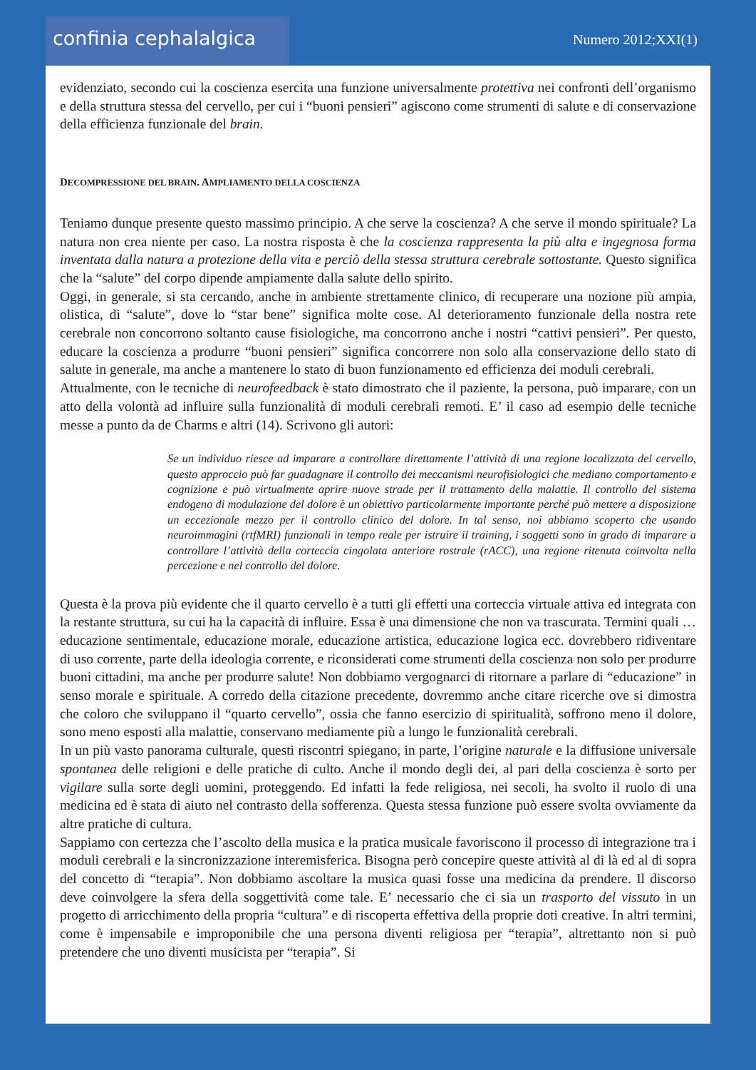confinia cephalalgica
Numero 2012;XXI(1)
evidenziato, secondo cui la coscienza esercita una funzione universalmente protettiva nei confronti dell’organismo e della struttura stessa del cervello, per cui i “buoni pensieri” agiscono come strumenti di salute e di conservazione della efficienza funzionale del brain.
DECOMPRESSIONE DEL BRAIN. AMPLIAMENTO DELLA COSCIENZA
Teniamo dunque presente questo massimo principio. A che serve la coscienza? A che serve il mondo spirituale? La natura non crea niente per caso. La nostra risposta è che la coscienza rappresenta la più alta e ingegnosa forma inventata dalla natura a protezione della vita e perciò della stessa struttura cerebrale sottostante. Questo significa che la “salute” del corpo dipende ampiamente dalla salute dello spirito.
Oggi, in generale, si sta cercando, anche in ambiente strettamente clinico, di recuperare una nozione più ampia, olistica, di “salute”, dove lo “star bene” significa molte cose. Al deterioramento funzionale della nostra rete cerebrale non concorrono soltanto cause fisiologiche, ma concorrono anche i nostri “cattivi pensieri”. Per questo, educare la coscienza a produrre “buoni pensieri” significa concorrere non solo alla conservazione dello stato di salute in generale, ma anche a mantenere lo stato di buon funzionamento ed efficienza dei moduli cerebrali.
Attualmente, con le tecniche di neurofeedback è stato dimostrato che il paziente, la persona, può imparare, con un atto della volontà ad influire sulla funzionalità di moduli cerebrali remoti. E’ il caso ad esempio delle tecniche messe a punto da de Charms e altri (14). Scrivono gli autori:
Se un individuo riesce ad imparare a controllare direttamente l’attività di una regione localizzata del cervello, questo approccio può far guadagnare il controllo dei meccanismi neurofisiologici che mediano comportamento e cognizione e può virtualmente aprire nuove strade per il trattamento della malattie. Il controllo del sistema endogeno di modulazione del dolore è un obiettivo particolarmente importante perché può mettere a disposizione un eccezionale mezzo per il controllo clinico del dolore. In tal senso, noi abbiamo scoperto che usando neuroimmagini (rtfMRI) funzionali in tempo reale per istruire il training, i soggetti sono in grado di imparare a controllare l’attività della corteccia cingolata anteriore rostrale (rACC), una regione ritenuta coinvolta nella percezione e nel controllo del dolore.
Questa è la prova più evidente che il quarto cervello è a tutti gli effetti una corteccia virtuale attiva ed integrata con la restante struttura, su cui ha la capacità di influire. Essa è una dimensione che non va trascurata. Termini quali … educazione sentimentale, educazione morale, educazione artistica, educazione logica ecc. dovrebbero ridiventare di uso corrente, parte della ideologia corrente, e riconsiderati come strumenti della coscienza non solo per produrre buoni cittadini, ma anche per produrre salute! Non dobbiamo vergognarci di ritornare a parlare di “educazione” in senso morale e spirituale. A corredo della citazione precedente, dovremmo anche citare ricerche ove si dimostra che coloro che sviluppano il “quarto cervello”, ossia che fanno esercizio di spiritualità, soffrono meno il dolore, sono meno esposti alla malattie, conservano mediamente più a lungo le funzionalità cerebrali.
In un più vasto panorama culturale, questi riscontri spiegano, in parte, l’origine naturale e la diffusione universale spontanea delle religioni e delle pratiche di culto. Anche il mondo degli dei, al pari della coscienza è sorto per vigilare sulla sorte degli uomini, proteggendo. Ed infatti la fede religiosa, nei secoli, ha svolto il ruolo di una medicina ed è stata di aiuto nel contrasto della sofferenza. Questa stessa funzione può essere svolta ovviamente da altre pratiche di cultura.
Sappiamo con certezza che l’ascolto della musica e la pratica musicale favoriscono il processo di integrazione tra i moduli cerebrali e la sincronizzazione interemisferica. Bisogna però concepire queste attività al di là ed al di sopra del concetto di “terapia”. Non dobbiamo ascoltare la musica quasi fosse una medicina da prendere. Il discorso deve coinvolgere la sfera della soggettività come tale. E’ necessario che ci sia un trasporto del vissuto in un progetto di arricchimento della propria “cultura” e di riscoperta effettiva della proprie doti creative. In altri termini, come è impensabile e improponibile che una persona diventi religiosa per “terapia”, altrettanto non si può pretendere che uno diventi musicista per “terapia”. Si